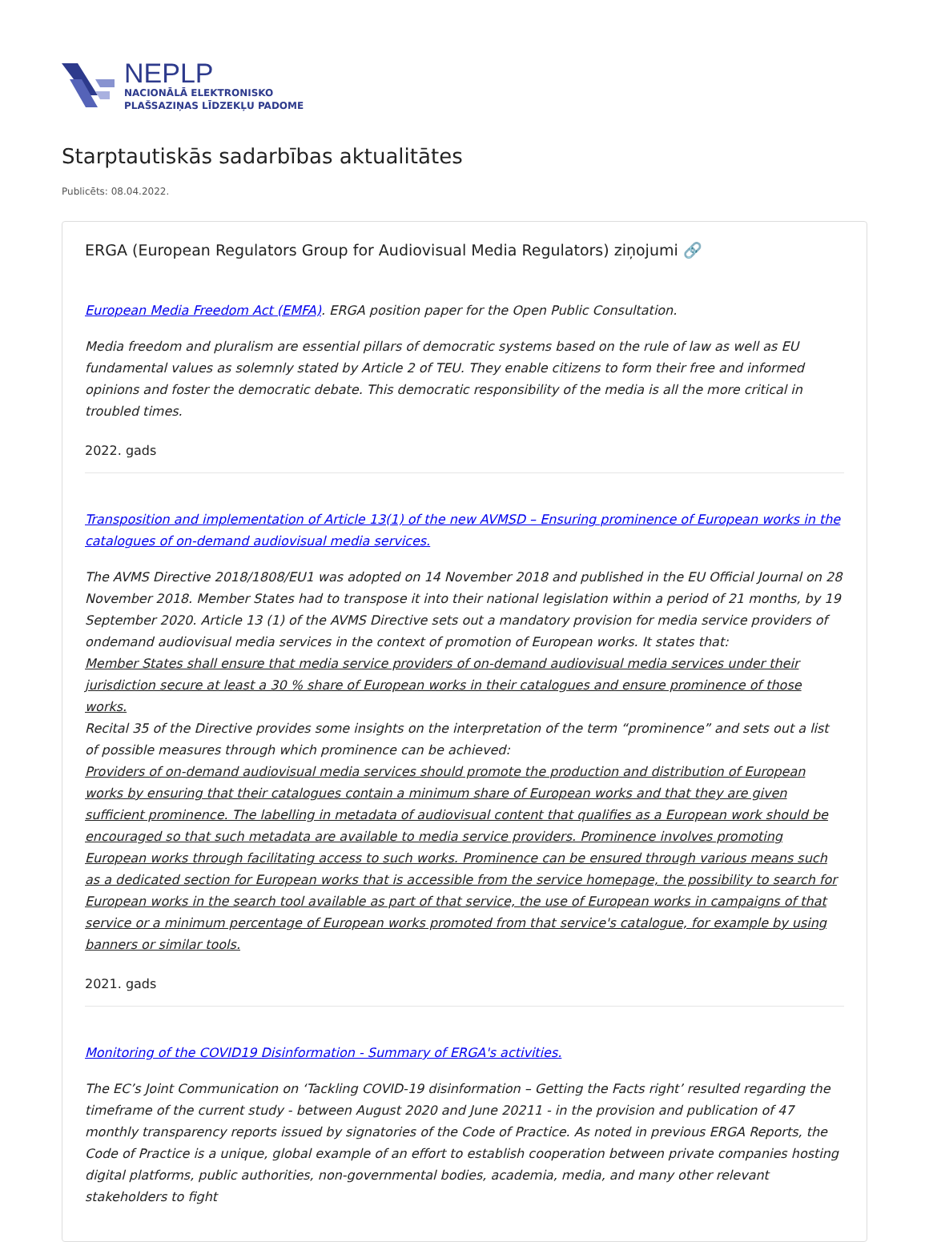NEPLP
NACIONĀLĀ ELEKTRONISKO
PLAŠSAZIŅAS LĪDZEKĻU PADOME
Starptautiskās sadarbības aktualitātes
Publicēts: 08.04.2022.
ERGA (European Regulators Group for Audiovisual Media Regulators) ziņojumi 🔗
European Media Freedom Act (EMFA). ERGA position paper for the Open Public Consultation.
Media freedom and pluralism are essential pillars of democratic systems based on the rule of law as well as EU fundamental values as solemnly stated by Article 2 of TEU. They enable citizens to form their free and informed opinions and foster the democratic debate. This democratic responsibility of the media is all the more critical in troubled times.
2022. gads
Transposition and implementation of Article 13(1) of the new AVMSD – Ensuring prominence of European works in the catalogues of on-demand audiovisual media services.
The AVMS Directive 2018/1808/EU1 was adopted on 14 November 2018 and published in the EU Official Journal on 28 November 2018. Member States had to transpose it into their national legislation within a period of 21 months, by 19 September 2020. Article 13 (1) of the AVMS Directive sets out a mandatory provision for media service providers of ondemand audiovisual media services in the context of promotion of European works. It states that:
Member States shall ensure that media service providers of on-demand audiovisual media services under their jurisdiction secure at least a 30 % share of European works in their catalogues and ensure prominence of those works.
Recital 35 of the Directive provides some insights on the interpretation of the term “prominence” and sets out a list of possible measures through which prominence can be achieved:
Providers of on-demand audiovisual media services should promote the production and distribution of European works by ensuring that their catalogues contain a minimum share of European works and that they are given sufficient prominence. The labelling in metadata of audiovisual content that qualifies as a European work should be encouraged so that such metadata are available to media service providers. Prominence involves promoting European works through facilitating access to such works. Prominence can be ensured through various means such as a dedicated section for European works that is accessible from the service homepage, the possibility to search for European works in the search tool available as part of that service, the use of European works in campaigns of that service or a minimum percentage of European works promoted from that service's catalogue, for example by using banners or similar tools.
2021. gads
Monitoring of the COVID19 Disinformation - Summary of ERGA's activities.
The EC’s Joint Communication on ‘Tackling COVID-19 disinformation – Getting the Facts right’ resulted regarding the timeframe of the current study - between August 2020 and June 20211 - in the provision and publication of 47 monthly transparency reports issued by signatories of the Code of Practice. As noted in previous ERGA Reports, the Code of Practice is a unique, global example of an effort to establish cooperation between private companies hosting digital platforms, public authorities, non-governmental bodies, academia, media, and many other relevant stakeholders to fight